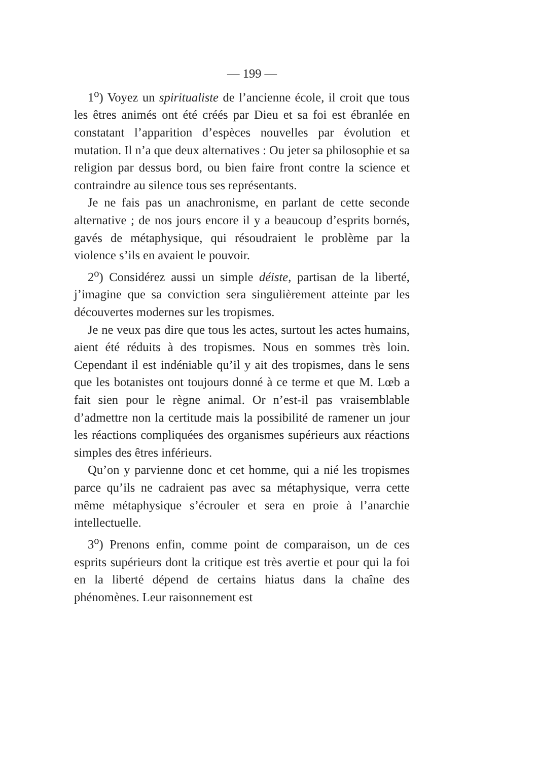— 199 —
1<sup>o</sup>) Voyez un spiritualiste de l’ancienne école, il croit que tous les êtres animés ont été créés par Dieu et sa foi est ébranlée en constatant l’apparition d’espèces nouvelles par évolution et mutation. Il n’a que deux alternatives : Ou jeter sa philosophie et sa religion par dessus bord, ou bien faire front contre la science et contraindre au silence tous ses représentants.
Je ne fais pas un anachronisme, en parlant de cette seconde alternative ; de nos jours encore il y a beaucoup d’esprits bornés, gavés de métaphysique, qui résoudraient le problème par la violence s’ils en avaient le pouvoir.
2<sup>o</sup>) Considérez aussi un simple déiste, partisan de la liberté, j’imagine que sa conviction sera singulièrement atteinte par les découvertes modernes sur les tropismes.
Je ne veux pas dire que tous les actes, surtout les actes humains, aient été réduits à des tropismes. Nous en sommes très loin. Cependant il est indéniable qu’il y ait des tropismes, dans le sens que les botanistes ont toujours donné à ce terme et que M. Lœb a fait sien pour le règne animal. Or n’est-il pas vraisemblable d’admettre non la certitude mais la possibilité de ramener un jour les réactions compliquées des organismes supérieurs aux réactions simples des êtres inférieurs.
Qu’on y parvienne donc et cet homme, qui a nié les tropismes parce qu’ils ne cadraient pas avec sa métaphysique, verra cette même métaphysique s’écrouler et sera en proie à l’anarchie intellectuelle.
3<sup>o</sup>) Prenons enfin, comme point de comparaison, un de ces esprits supérieurs dont la critique est très avertie et pour qui la foi en la liberté dépend de certains hiatus dans la chaîne des phénomènes. Leur raisonnement est